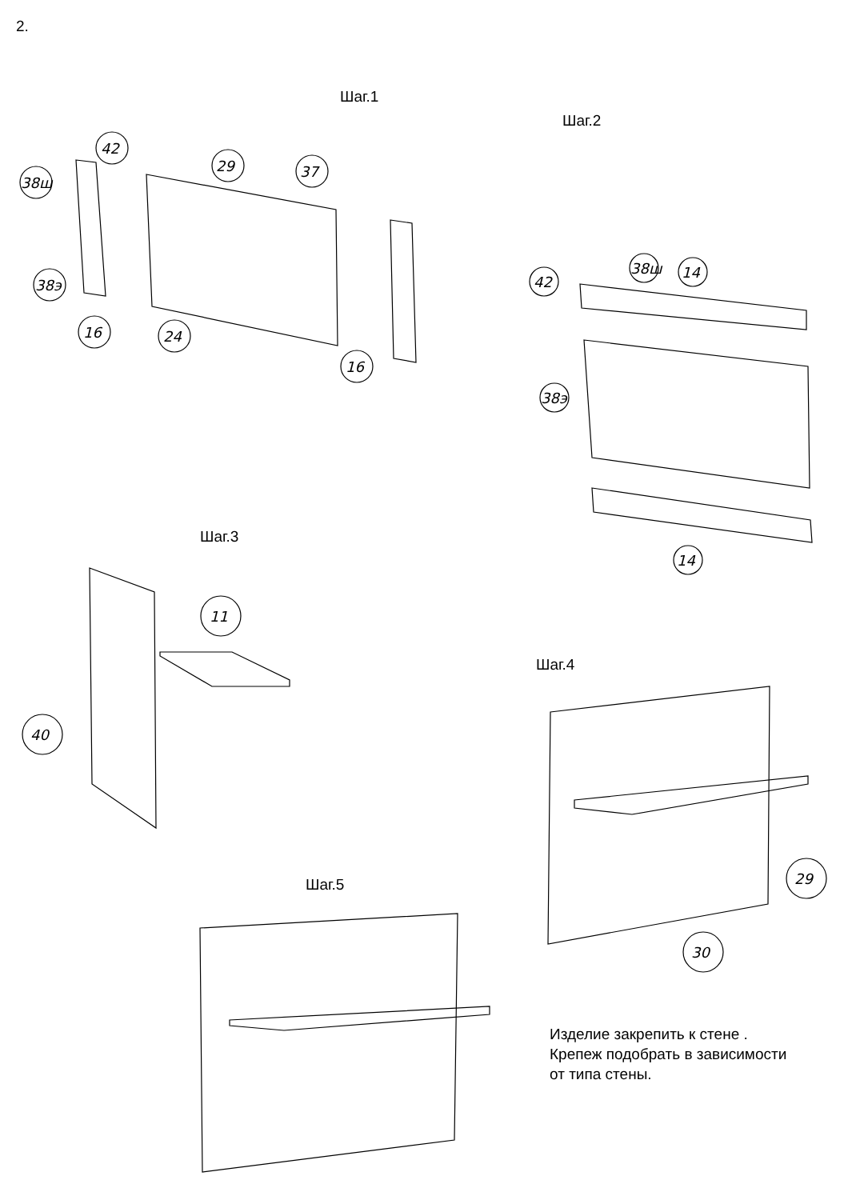42
38ш
29
37
38э
16
24
16
42
38ш
14
38э
14
11
40
29
30
2.
Шаг.1
Шаг.2
Шаг.3
Шаг.4
Шаг.5
Изделие закрепить к стене .
Крепеж подобрать в зависимости
от типа стены.